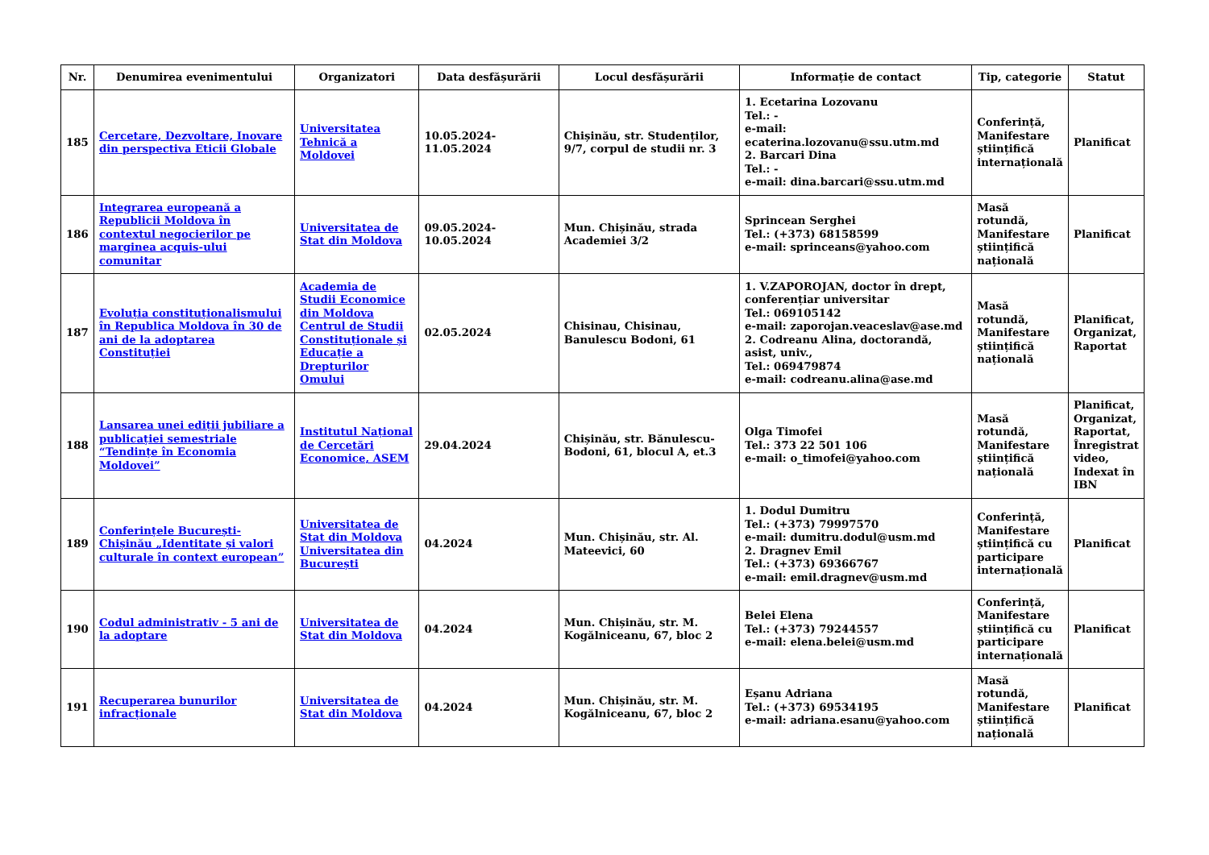| Nr. | Denumirea evenimentului | Organizatori | Data desfășurării | Locul desfășurării | Informație de contact | Tip, categorie | Statut |
| --- | --- | --- | --- | --- | --- | --- | --- |
| 185 | Cercetare, Dezvoltare, Inovare din perspectiva Eticii Globale | Universitatea Tehnică a Moldovei | 10.05.2024-11.05.2024 | Chișinău, str. Studenților, 9/7, corpul de studii nr. 3 | 1. Ecetarina Lozovanu Tel.: - e-mail: ecaterina.lozovanu@ssu.utm.md 2. Barcari Dina Tel.: - e-mail: dina.barcari@ssu.utm.md | Conferință, Manifestare științifică internațională | Planificat |
| 186 | Integrarea europeană a Republicii Moldova în contextul negocierilor pe marginea acquis-ului comunitar | Universitatea de Stat din Moldova | 09.05.2024-10.05.2024 | Mun. Chișinău, strada Academiei 3/2 | Sprincean Serghei Tel.: (+373) 68158599 e-mail: sprinceans@yahoo.com | Masă rotundă, Manifestare științifică națională | Planificat |
| 187 | Evoluția constituționalismului în Republica Moldova în 30 de ani de la adoptarea Constituției | Academia de Studii Economice din Moldova Centrul de Studii Constituționale și Educație a Drepturilor Omului | 02.05.2024 | Chisinau, Chisinau, Banulescu Bodoni, 61 | 1. V.ZAPOROJAN, doctor în drept, conferențiar universitar Tel.: 069105142 e-mail: zaporojan.veaceslav@ase.md 2. Codreanu Alina, doctorandă, asist, univ., Tel.: 069479874 e-mail: codreanu.alina@ase.md | Masă rotundă, Manifestare științifică națională | Planificat, Organizat, Raportat |
| 188 | Lansarea unei ediții jubiliare a publicației semestriale “Tendințe în Economia Moldovei” | Institutul Național de Cercetări Economice, ASEM | 29.04.2024 | Chișinău, str. Bănulescu-Bodoni, 61, blocul A, et.3 | Olga Timofei Tel.: 373 22 501 106 e-mail: o_timofei@yahoo.com | Masă rotundă, Manifestare științifică națională | Planificat, Organizat, Raportat, Înregistrat video, Indexat în IBN |
| 189 | Conferințele București-Chișinău „Identitate și valori culturale în context european” | Universitatea de Stat din Moldova Universitatea din București | 04.2024 | Mun. Chișinău, str. Al. Mateevici, 60 | 1. Dodul Dumitru Tel.: (+373) 79997570 e-mail: dumitru.dodul@usm.md 2. Dragnev Emil Tel.: (+373) 69366767 e-mail: emil.dragnev@usm.md | Conferință, Manifestare științifică cu participare internațională | Planificat |
| 190 | Codul administrativ - 5 ani de la adoptare | Universitatea de Stat din Moldova | 04.2024 | Mun. Chișinău, str. M. Kogălniceanu, 67, bloc 2 | Belei Elena Tel.: (+373) 79244557 e-mail: elena.belei@usm.md | Conferință, Manifestare științifică cu participare internațională | Planificat |
| 191 | Recuperarea bunurilor infracționale | Universitatea de Stat din Moldova | 04.2024 | Mun. Chișinău, str. M. Kogălniceanu, 67, bloc 2 | Eșanu Adriana Tel.: (+373) 69534195 e-mail: adriana.esanu@yahoo.com | Masă rotundă, Manifestare științifică națională | Planificat |